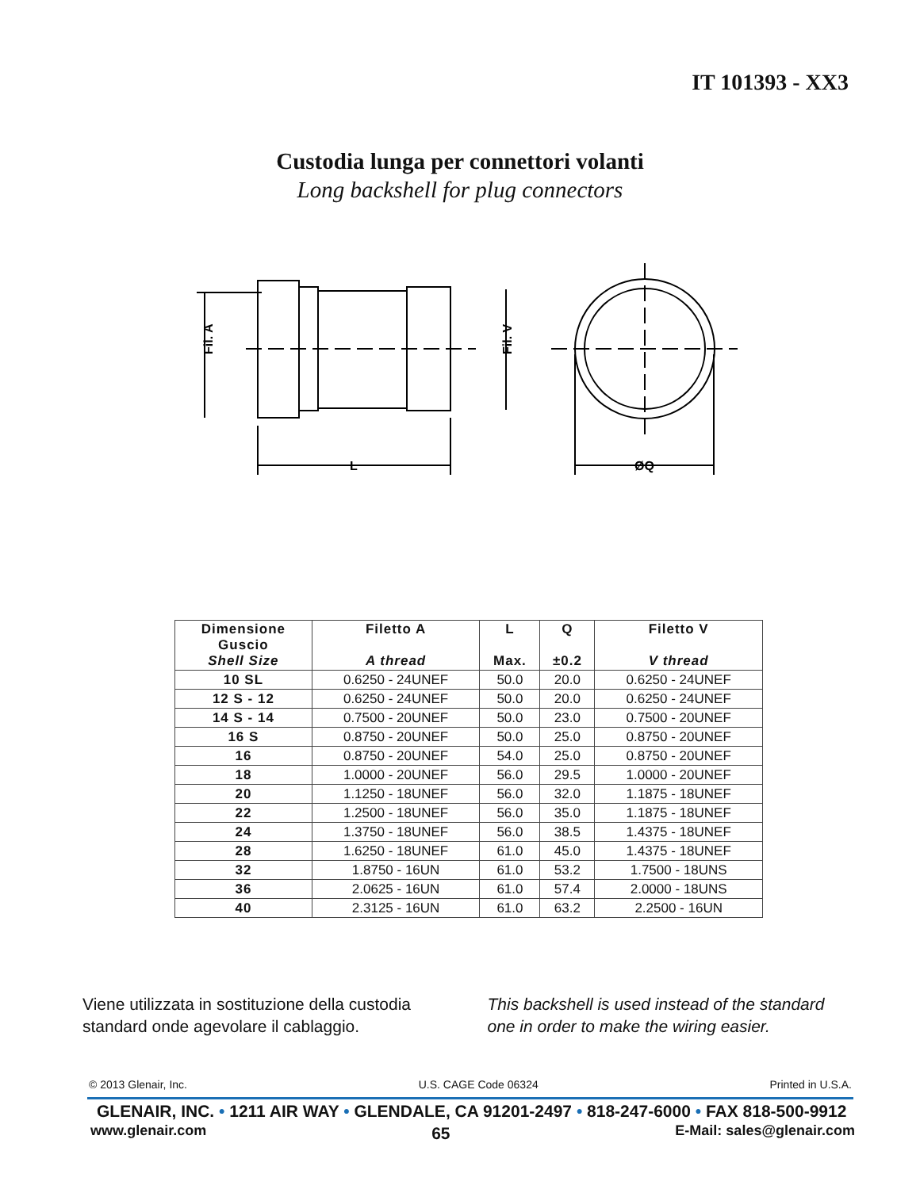IT 101393 - XX3
Custodia lunga per connettori volanti
Long backshell for plug connectors
Fil. A
Fil. V
L
ØQ
| Dimensione Guscio Shell Size | Filetto A A thread | L Max. | Q ±0.2 | Filetto V V thread |
| --- | --- | --- | --- | --- |
| 10 SL | 0.6250 - 24UNEF | 50.0 | 20.0 | 0.6250 - 24UNEF |
| 12 S - 12 | 0.6250 - 24UNEF | 50.0 | 20.0 | 0.6250 - 24UNEF |
| 14 S - 14 | 0.7500 - 20UNEF | 50.0 | 23.0 | 0.7500 - 20UNEF |
| 16 S | 0.8750 - 20UNEF | 50.0 | 25.0 | 0.8750 - 20UNEF |
| 16 | 0.8750 - 20UNEF | 54.0 | 25.0 | 0.8750 - 20UNEF |
| 18 | 1.0000 - 20UNEF | 56.0 | 29.5 | 1.0000 - 20UNEF |
| 20 | 1.1250 - 18UNEF | 56.0 | 32.0 | 1.1875 - 18UNEF |
| 22 | 1.2500 - 18UNEF | 56.0 | 35.0 | 1.1875 - 18UNEF |
| 24 | 1.3750 - 18UNEF | 56.0 | 38.5 | 1.4375 - 18UNEF |
| 28 | 1.6250 - 18UNEF | 61.0 | 45.0 | 1.4375 - 18UNEF |
| 32 | 1.8750 - 16UN | 61.0 | 53.2 | 1.7500 - 18UNS |
| 36 | 2.0625 - 16UN | 61.0 | 57.4 | 2.0000 - 18UNS |
| 40 | 2.3125 - 16UN | 61.0 | 63.2 | 2.2500 - 16UN |
Viene utilizzata in sostituzione della custodia standard onde agevolare il cablaggio.
This backshell is used instead of the standard one in order to make the wiring easier.
© 2013 Glenair, Inc. U.S. CAGE Code 06324 Printed in U.S.A.
GLENAIR, INC. • 1211 AIR WAY • GLENDALE, CA 91201-2497 • 818-247-6000 • FAX 818-500-9912
www.glenair.com 65 E-Mail: sales@glenair.com